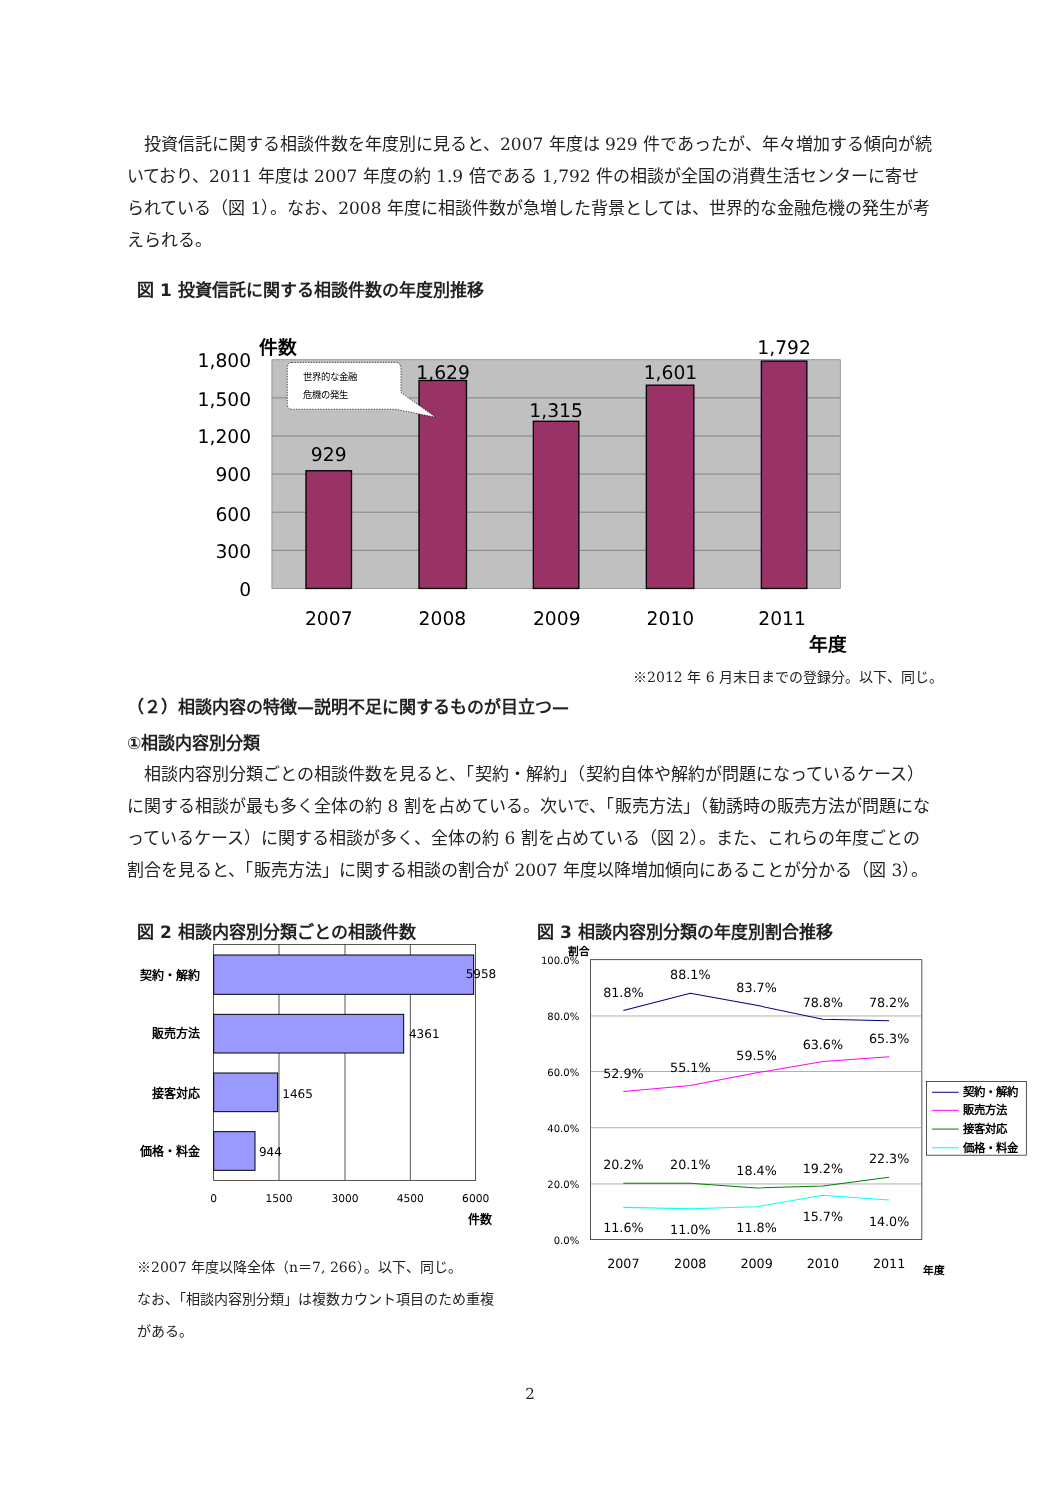投資信託に関する相談件数を年度別に見ると、2007 年度は 929 件であったが、年々増加する傾向が続いており、2011 年度は 2007 年度の約 1.9 倍である 1,792 件の相談が全国の消費生活センターに寄せられている（図 1）。なお、2008 年度に相談件数が急増した背景としては、世界的な金融危機の発生が考えられる。
図 1 投資信託に関する相談件数の年度別推移
1,800
1,500
1,200
900
600
300
0
件数
929
1,629
1,315
1,601
1,792
2007
2008
2009
2010
2011
年度
世界的な金融
危機の発生
※2012 年 6 月末日までの登録分。以下、同じ。
（２）相談内容の特徴—説明不足に関するものが目立つ—
①相談内容別分類
相談内容別分類ごとの相談件数を見ると、「契約・解約」（契約自体や解約が問題になっているケース）に関する相談が最も多く全体の約 8 割を占めている。次いで、「販売方法」（勧誘時の販売方法が問題になっているケース）に関する相談が多く、全体の約 6 割を占めている（図 2）。また、これらの年度ごとの割合を見ると、「販売方法」に関する相談の割合が 2007 年度以降増加傾向にあることが分かる（図 3）。
図 2 相談内容別分類ごとの相談件数
契約・解約
販売方法
接客対応
価格・料金
5958
4361
1465
944
0
1500
3000
4500
6000
件数
※2007 年度以降全体（n＝7, 266）。以下、同じ。
なお、「相談内容別分類」は複数カウント項目のため重複がある。
図 3 相談内容別分類の年度別割合推移
100.0%
80.0%
60.0%
40.0%
20.0%
0.0%
割合
81.8%
88.1%
83.7%
78.8%
78.2%
52.9%
55.1%
59.5%
63.6%
65.3%
20.2%
20.1%
18.4%
19.2%
22.3%
11.6%
11.0%
11.8%
15.7%
14.0%
2007
2008
2009
2010
2011
年度
契約・解約
販売方法
接客対応
価格・料金
2